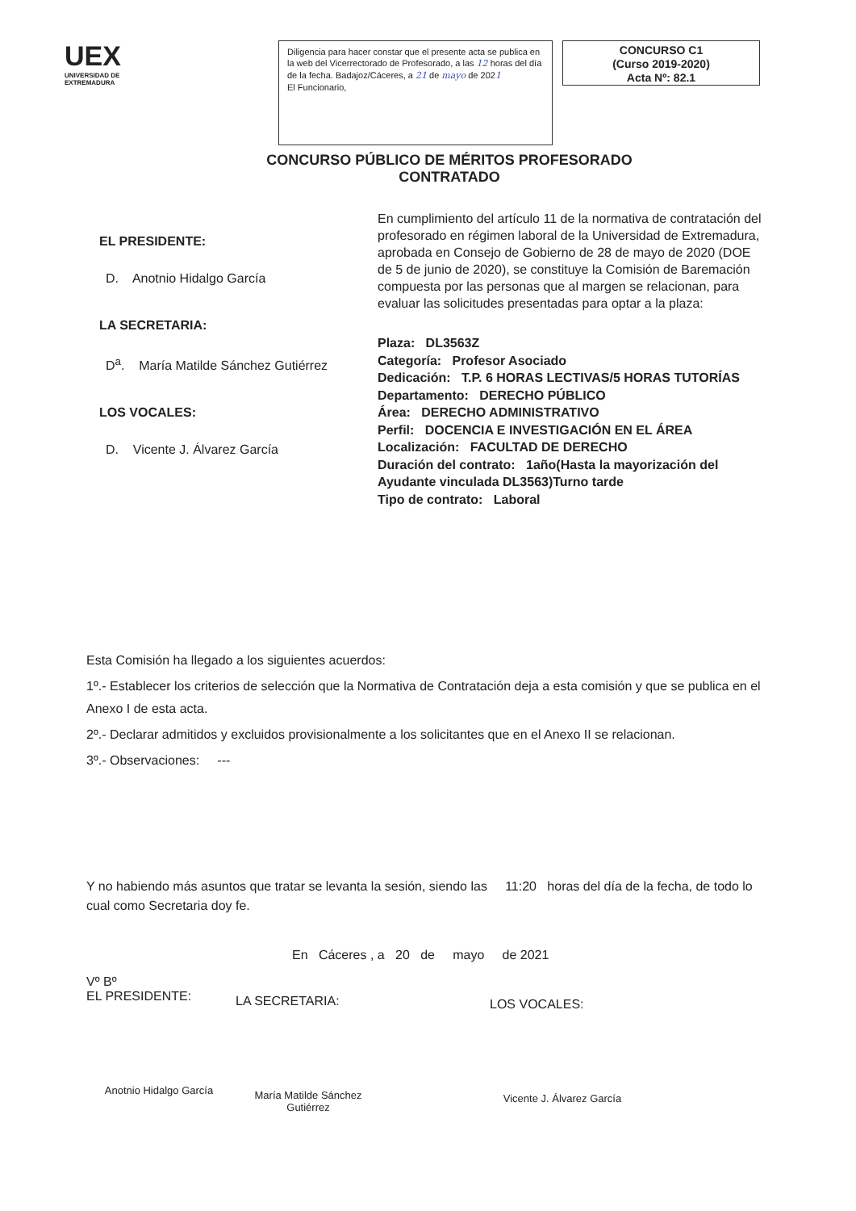UEX
UNIVERSIDAD DE EXTREMADURA
Diligencia para hacer constar que el presente acta se publica en la web del Vicerrectorado de Profesorado, a las 12 horas del día de la fecha. Badajoz/Cáceres, a 21 de mayo de 2021
El Funcionario,
CONCURSO C1
(Curso 2019-2020)
Acta Nº: 82.1
CONCURSO PÚBLICO DE MÉRITOS PROFESORADO CONTRATADO
EL PRESIDENTE:
D. Anotnio Hidalgo García
LA SECRETARIA:
D<sup>a</sup>. María Matilde Sánchez Gutiérrez
LOS VOCALES:
D. Vicente J. Álvarez García
En cumplimiento del artículo 11 de la normativa de contratación del profesorado en régimen laboral de la Universidad de Extremadura, aprobada en Consejo de Gobierno de 28 de mayo de 2020 (DOE de 5 de junio de 2020), se constituye la Comisión de Baremación compuesta por las personas que al margen se relacionan, para evaluar las solicitudes presentadas para optar a la plaza:
Plaza: DL3563Z
Categoría: Profesor Asociado
Dedicación: T.P. 6 HORAS LECTIVAS/5 HORAS TUTORÍAS
Departamento: DERECHO PÚBLICO
Área: DERECHO ADMINISTRATIVO
Perfil: DOCENCIA E INVESTIGACIÓN EN EL ÁREA
Localización: FACULTAD DE DERECHO
Duración del contrato: 1año(Hasta la mayorización del Ayudante vinculada DL3563)Turno tarde
Tipo de contrato: Laboral
Esta Comisión ha llegado a los siguientes acuerdos:
1º.- Establecer los criterios de selección que la Normativa de Contratación deja a esta comisión y que se publica en el Anexo I de esta acta.
2º.- Declarar admitidos y excluidos provisionalmente a los solicitantes que en el Anexo II se relacionan.
3º.- Observaciones: ---
Y no habiendo más asuntos que tratar se levanta la sesión, siendo las 11:20 horas del día de la fecha, de todo lo cual como Secretaria doy fe.
En Cáceres , a 20 de mayo de 2021
Vº Bº
EL PRESIDENTE:
Anotnio Hidalgo García
LA SECRETARIA:
María Matilde Sánchez Gutiérrez
LOS VOCALES:
Vicente J. Álvarez García